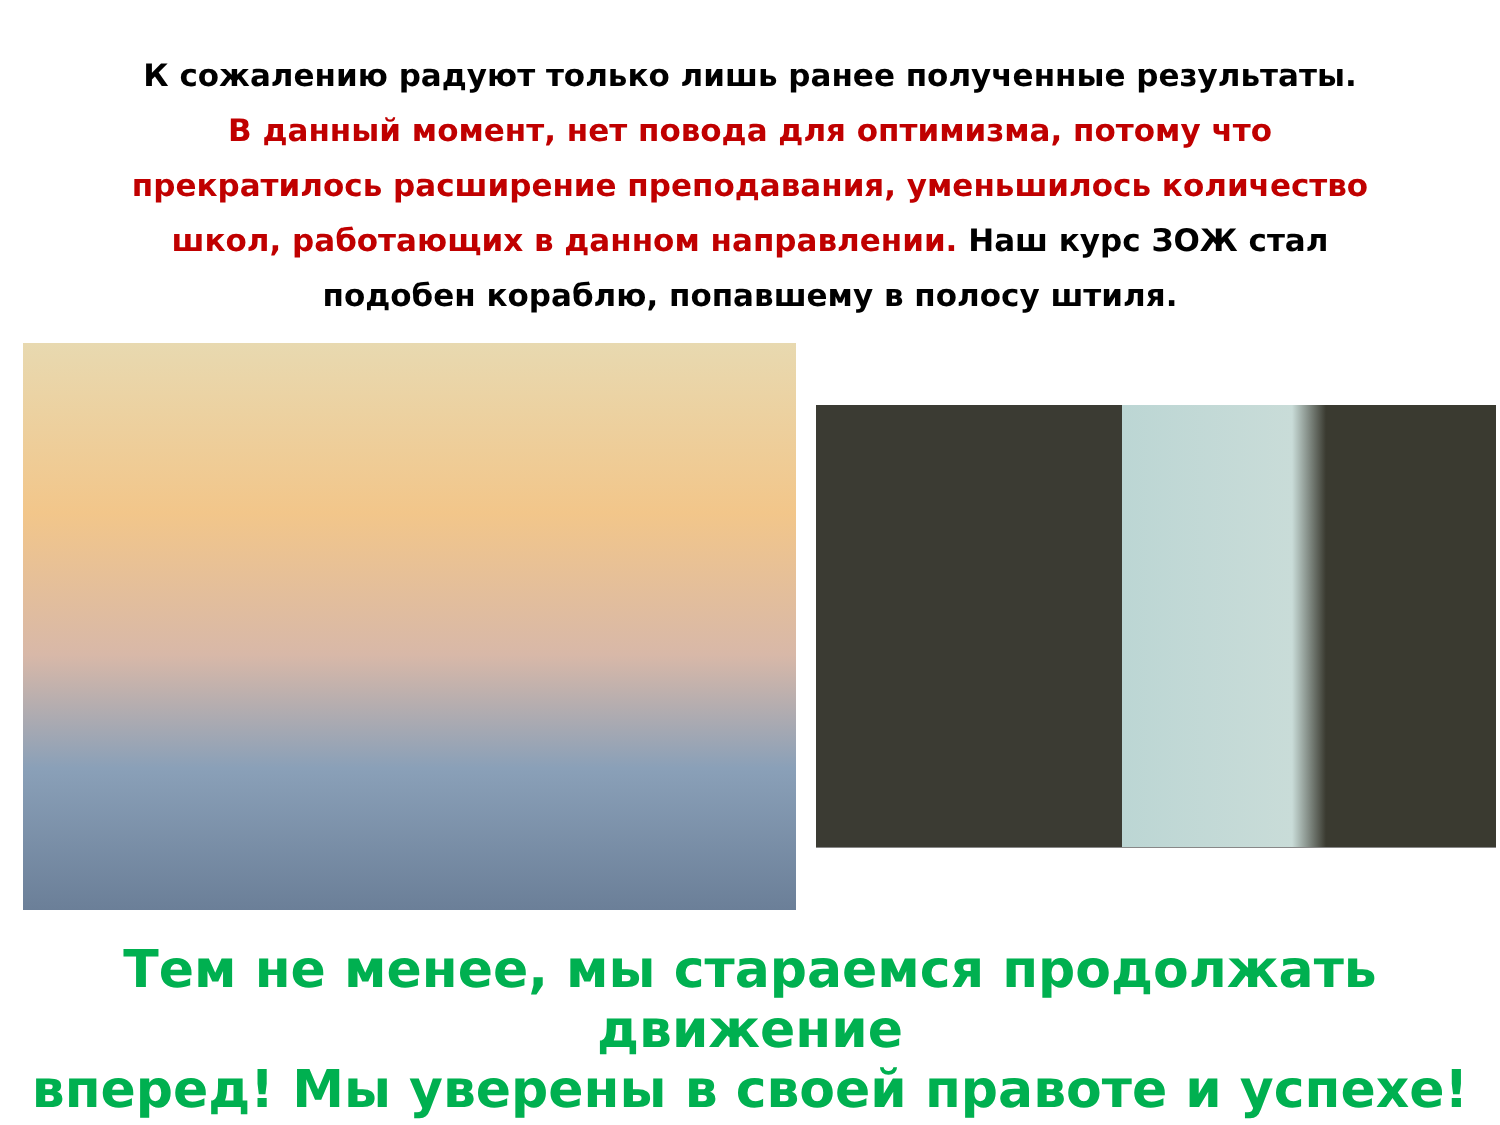К сожалению радуют только лишь ранее полученные результаты.
В данный момент, нет повода для оптимизма, потому что
прекратилось расширение преподавания, уменьшилось количество
школ, работающих в данном направлении. Наш курс ЗОЖ стал
подобен кораблю, попавшему в полосу штиля.
Тем не менее, мы стараемся продолжать движение
вперед! Мы уверены в своей правоте и успехе!